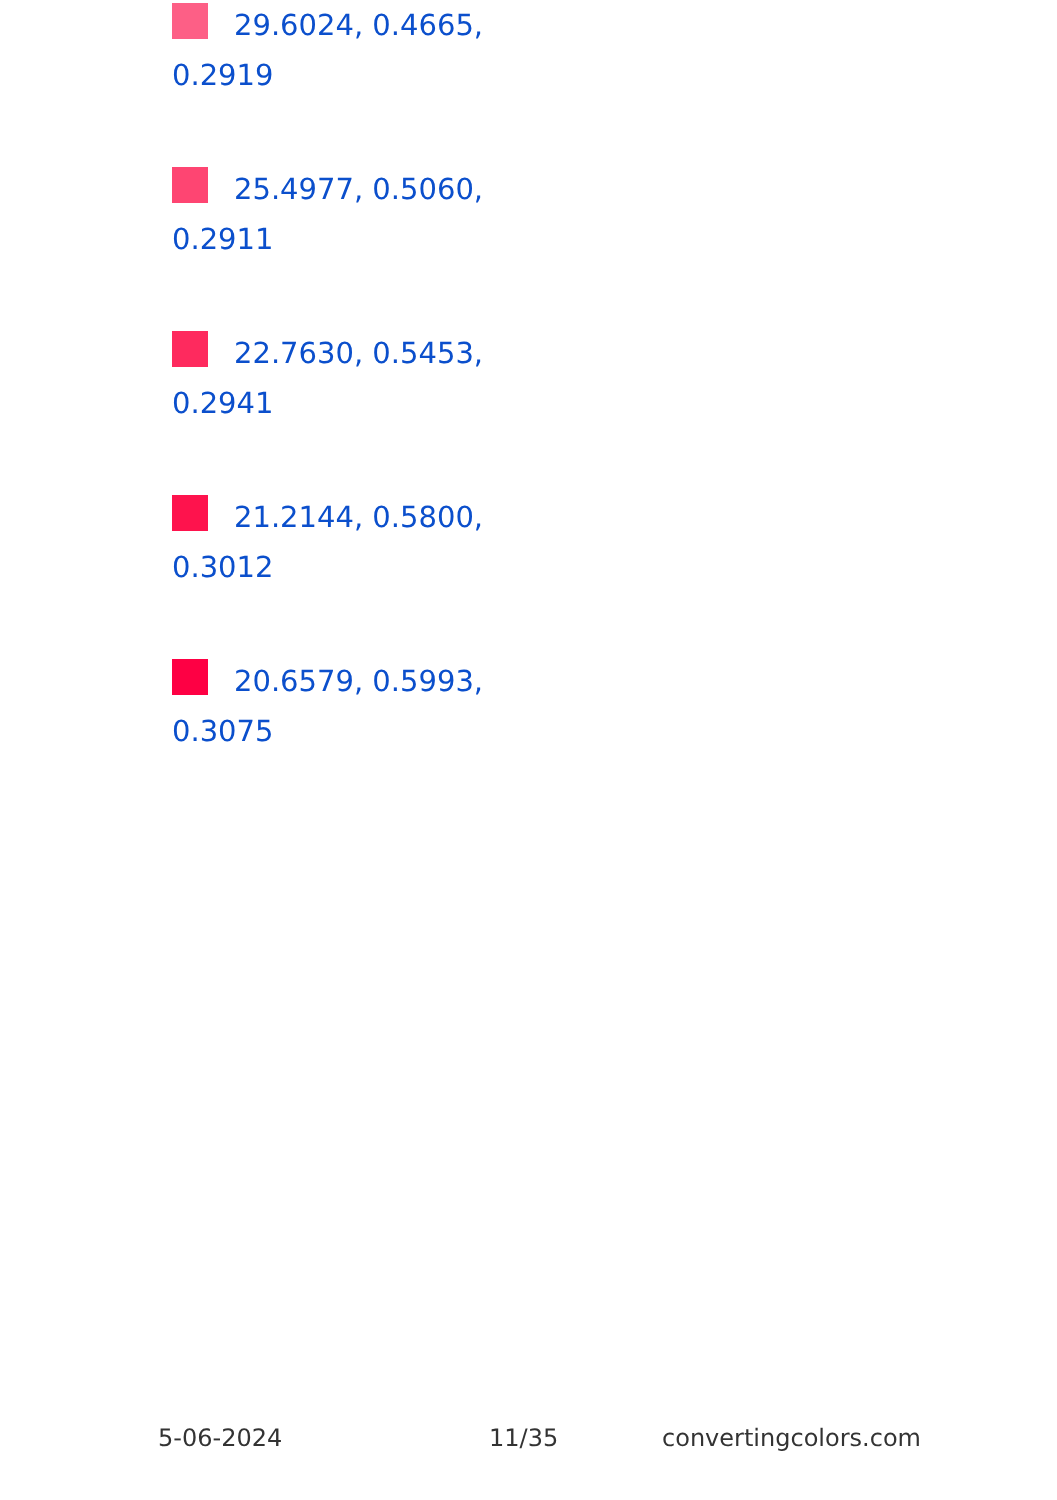29.6024, 0.4665, 0.2919
25.4977, 0.5060, 0.2911
22.7630, 0.5453, 0.2941
21.2144, 0.5800, 0.3012
20.6579, 0.5993, 0.3075
5-06-2024 11/35 convertingcolors.com